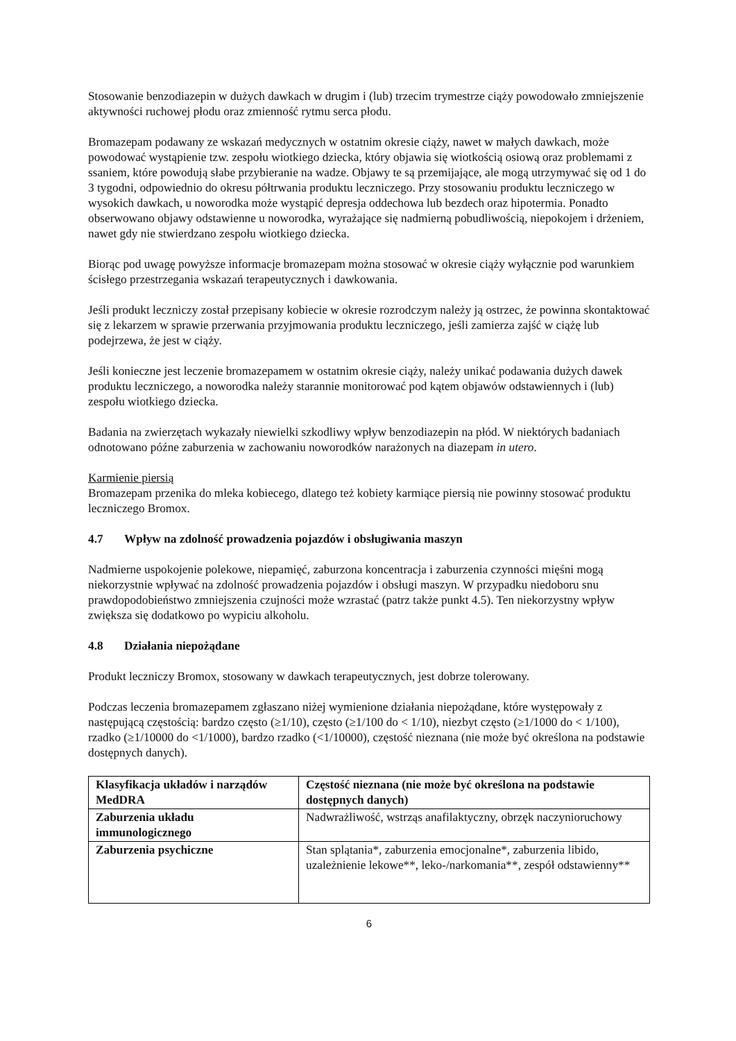Stosowanie benzodiazepin w dużych dawkach w drugim i (lub) trzecim trymestrze ciąży powodowało zmniejszenie aktywności ruchowej płodu oraz zmienność rytmu serca płodu.
Bromazepam podawany ze wskazań medycznych w ostatnim okresie ciąży, nawet w małych dawkach, może powodować wystąpienie tzw. zespołu wiotkiego dziecka, który objawia się wiotkością osiową oraz problemami z ssaniem, które powodują słabe przybieranie na wadze. Objawy te są przemijające, ale mogą utrzymywać się od 1 do 3 tygodni, odpowiednio do okresu półtrwania produktu leczniczego. Przy stosowaniu produktu leczniczego w wysokich dawkach, u noworodka może wystąpić depresja oddechowa lub bezdech oraz hipotermia. Ponadto obserwowano objawy odstawienne u noworodka, wyrażające się nadmierną pobudliwością, niepokojem i drżeniem, nawet gdy nie stwierdzano zespołu wiotkiego dziecka.
Biorąc pod uwagę powyższe informacje bromazepam można stosować w okresie ciąży wyłącznie pod warunkiem ścisłego przestrzegania wskazań terapeutycznych i dawkowania.
Jeśli produkt leczniczy został przepisany kobiecie w okresie rozrodczym należy ją ostrzec, że powinna skontaktować się z lekarzem w sprawie przerwania przyjmowania produktu leczniczego, jeśli zamierza zajść w ciążę lub podejrzewa, że jest w ciąży.
Jeśli konieczne jest leczenie bromazepamem w ostatnim okresie ciąży, należy unikać podawania dużych dawek produktu leczniczego, a noworodka należy starannie monitorować pod kątem objawów odstawiennych i (lub) zespołu wiotkiego dziecka.
Badania na zwierzętach wykazały niewielki szkodliwy wpływ benzodiazepin na płód. W niektórych badaniach odnotowano późne zaburzenia w zachowaniu noworodków narażonych na diazepam in utero.
Karmienie piersią
Bromazepam przenika do mleka kobiecego, dlatego też kobiety karmiące piersią nie powinny stosować produktu leczniczego Bromox.
4.7 Wpływ na zdolność prowadzenia pojazdów i obsługiwania maszyn
Nadmierne uspokojenie polekowe, niepamięć, zaburzona koncentracja i zaburzenia czynności mięśni mogą niekorzystnie wpływać na zdolność prowadzenia pojazdów i obsługi maszyn. W przypadku niedoboru snu prawdopodobieństwo zmniejszenia czujności może wzrastać (patrz także punkt 4.5). Ten niekorzystny wpływ zwiększa się dodatkowo po wypiciu alkoholu.
4.8 Działania niepożądane
Produkt leczniczy Bromox, stosowany w dawkach terapeutycznych, jest dobrze tolerowany.
Podczas leczenia bromazepamem zgłaszano niżej wymienione działania niepożądane, które występowały z następującą częstością: bardzo często (≥1/10), często (≥1/100 do < 1/10), niezbyt często (≥1/1000 do < 1/100), rzadko (≥1/10000 do <1/1000), bardzo rzadko (<1/10000), częstość nieznana (nie może być określona na podstawie dostępnych danych).
| Klasyfikacja układów i narządów MedDRA | Częstość nieznana (nie może być określona na podstawie dostępnych danych) |
| --- | --- |
| Zaburzenia układu immunologicznego | Nadwrażliwość, wstrząs anafilaktyczny, obrzęk naczynioruchowy |
| Zaburzenia psychiczne | Stan splątania*, zaburzenia emocjonalne*, zaburzenia libido, uzależnienie lekowe**, leko-/narkomania**, zespół odstawienny** |
6